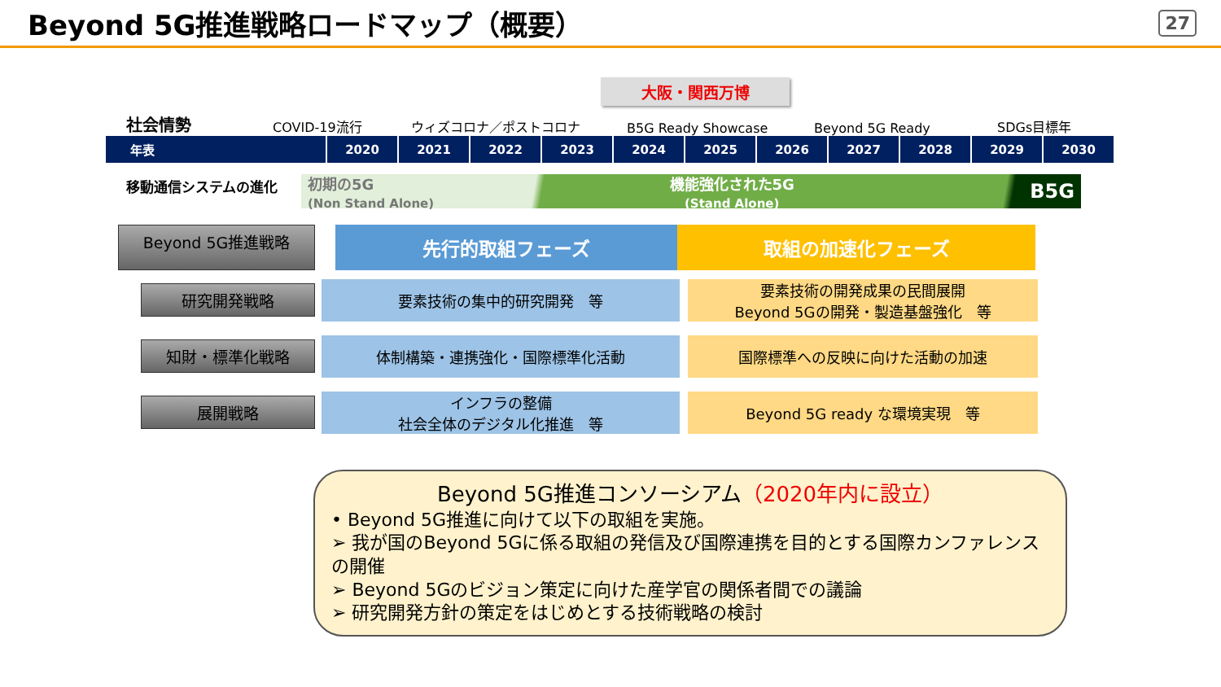Beyond 5G推進戦略ロードマップ（概要）
27
大阪・関西万博
社会情勢 COVID-19流行 ウィズコロナ／ポストコロナ B5G Ready Showcase Beyond 5G Ready SDGs目標年
| 年表 | 2020 | 2021 | 2022 | 2023 | 2024 | 2025 | 2026 | 2027 | 2028 | 2029 | 2030 |
移動通信システムの進化
初期の5G
(Non Stand Alone) 機能強化された5G
(Stand Alone) B5G
Beyond 5G推進戦略
先行的取組フェーズ 取組の加速化フェーズ
研究開発戦略
要素技術の集中的研究開発　等
要素技術の開発成果の民間展開
Beyond 5Gの開発・製造基盤強化　等
知財・標準化戦略
体制構築・連携強化・国際標準化活動
国際標準への反映に向けた活動の加速
展開戦略
インフラの整備
社会全体のデジタル化推進　等
Beyond 5G ready な環境実現　等
Beyond 5G推進コンソーシアム（2020年内に設立）
• Beyond 5G推進に向けて以下の取組を実施。
➢ 我が国のBeyond 5Gに係る取組の発信及び国際連携を目的とする国際カンファレンスの開催
➢ Beyond 5Gのビジョン策定に向けた産学官の関係者間での議論
➢ 研究開発方針の策定をはじめとする技術戦略の検討